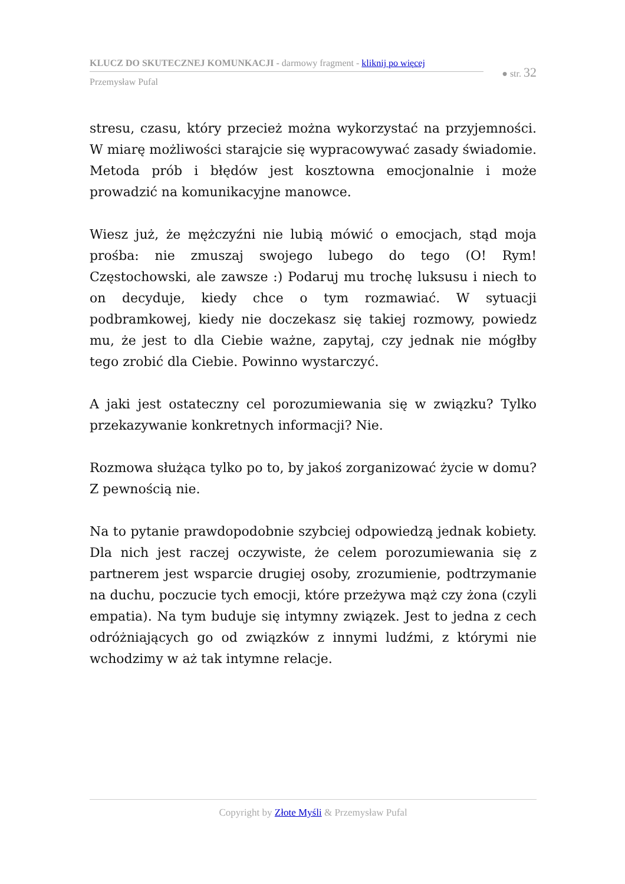KLUCZ DO SKUTECZNEJ KOMUNKACJI - darmowy fragment - kliknij po więcej
Przemysław Pufal
● str. 32
stresu, czasu, który przecież można wykorzystać na przyjemności. W miarę możliwości starajcie się wypracowywać zasady świadomie. Metoda prób i błędów jest kosztowna emocjonalnie i może prowadzić na komunikacyjne manowce.
Wiesz już, że mężczyźni nie lubią mówić o emocjach, stąd moja prośba: nie zmuszaj swojego lubego do tego (O! Rym! Częstochowski, ale zawsze :) Podaruj mu trochę luksusu i niech to on decyduje, kiedy chce o tym rozmawiać. W sytuacji podbramkowej, kiedy nie doczekasz się takiej rozmowy, powiedz mu, że jest to dla Ciebie ważne, zapytaj, czy jednak nie mógłby tego zrobić dla Ciebie. Powinno wystarczyć.
A jaki jest ostateczny cel porozumiewania się w związku? Tylko przekazywanie konkretnych informacji? Nie.
Rozmowa służąca tylko po to, by jakoś zorganizować życie w domu? Z pewnością nie.
Na to pytanie prawdopodobnie szybciej odpowiedzą jednak kobiety. Dla nich jest raczej oczywiste, że celem porozumiewania się z partnerem jest wsparcie drugiej osoby, zrozumienie, podtrzymanie na duchu, poczucie tych emocji, które przeżywa mąż czy żona (czyli empatia). Na tym buduje się intymny związek. Jest to jedna z cech odróżniających go od związków z innymi ludźmi, z którymi nie wchodzimy w aż tak intymne relacje.
Copyright by Złote Myśli & Przemysław Pufal